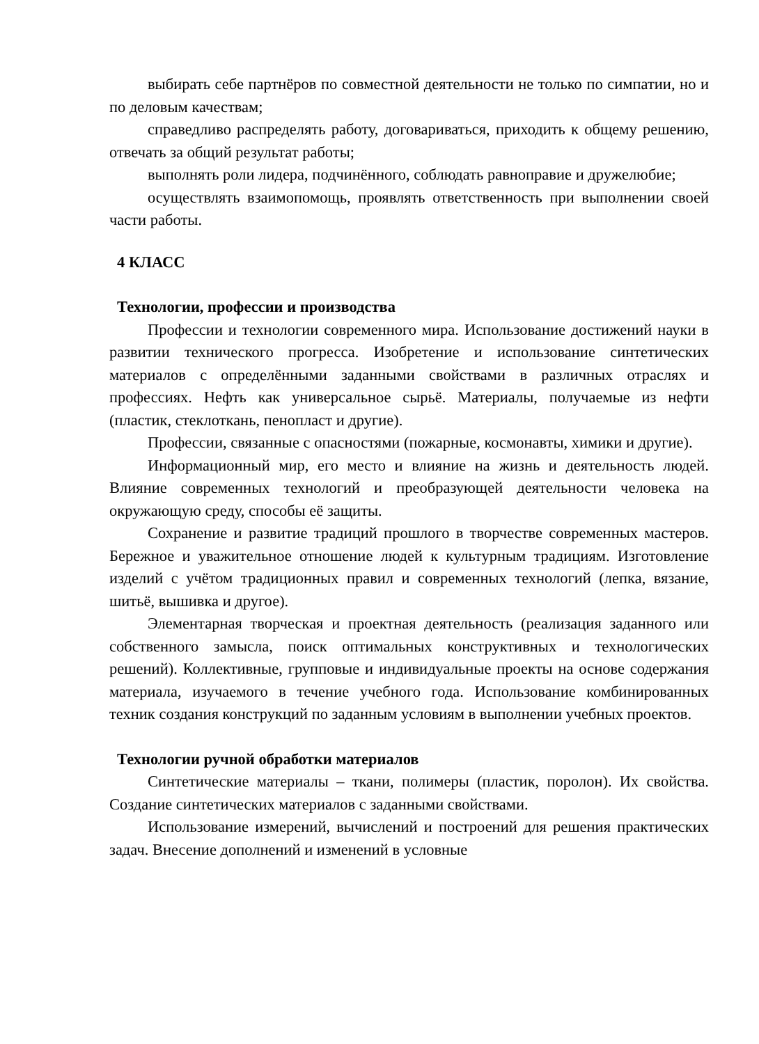выбирать себе партнёров по совместной деятельности не только по симпатии, но и по деловым качествам;
справедливо распределять работу, договариваться, приходить к общему решению, отвечать за общий результат работы;
выполнять роли лидера, подчинённого, соблюдать равноправие и дружелюбие;
осуществлять взаимопомощь, проявлять ответственность при выполнении своей части работы.
4 КЛАСС
Технологии, профессии и производства
Профессии и технологии современного мира. Использование достижений науки в развитии технического прогресса. Изобретение и использование синтетических материалов с определёнными заданными свойствами в различных отраслях и профессиях. Нефть как универсальное сырьё. Материалы, получаемые из нефти (пластик, стеклоткань, пенопласт и другие).
Профессии, связанные с опасностями (пожарные, космонавты, химики и другие).
Информационный мир, его место и влияние на жизнь и деятельность людей. Влияние современных технологий и преобразующей деятельности человека на окружающую среду, способы её защиты.
Сохранение и развитие традиций прошлого в творчестве современных мастеров. Бережное и уважительное отношение людей к культурным традициям. Изготовление изделий с учётом традиционных правил и современных технологий (лепка, вязание, шитьё, вышивка и другое).
Элементарная творческая и проектная деятельность (реализация заданного или собственного замысла, поиск оптимальных конструктивных и технологических решений). Коллективные, групповые и индивидуальные проекты на основе содержания материала, изучаемого в течение учебного года. Использование комбинированных техник создания конструкций по заданным условиям в выполнении учебных проектов.
Технологии ручной обработки материалов
Синтетические материалы – ткани, полимеры (пластик, поролон). Их свойства. Создание синтетических материалов с заданными свойствами.
Использование измерений, вычислений и построений для решения практических задач. Внесение дополнений и изменений в условные